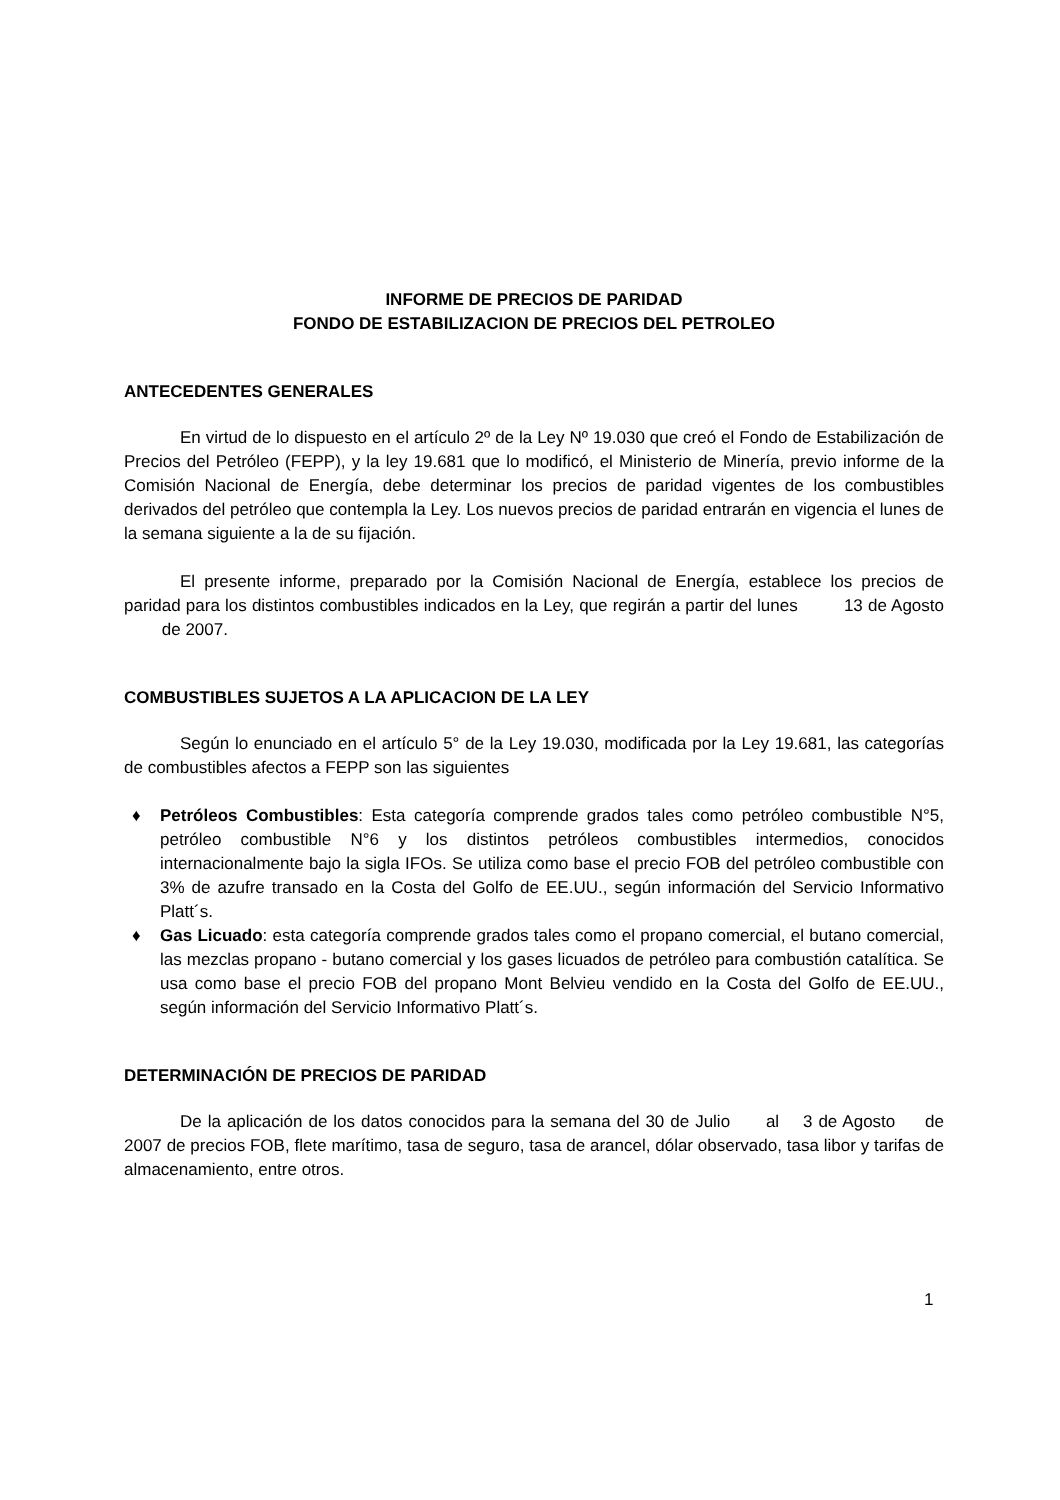INFORME DE PRECIOS DE PARIDAD
FONDO DE ESTABILIZACION DE PRECIOS DEL PETROLEO
ANTECEDENTES GENERALES
En virtud de lo dispuesto en el artículo 2º de la Ley Nº 19.030 que creó el Fondo de Estabilización de Precios del Petróleo (FEPP), y la ley 19.681 que lo modificó, el Ministerio de Minería, previo informe de la Comisión Nacional de Energía, debe determinar los precios de paridad vigentes de los combustibles derivados del petróleo que contempla la Ley. Los nuevos precios de paridad entrarán en vigencia el lunes de la semana siguiente a la de su fijación.
El presente informe, preparado por la Comisión Nacional de Energía, establece los precios de paridad para los distintos combustibles indicados en la Ley, que regirán a partir del lunes 13 de Agosto de 2007.
COMBUSTIBLES SUJETOS A LA APLICACION DE LA LEY
Según lo enunciado en el artículo 5° de la Ley 19.030, modificada por la Ley 19.681, las categorías de combustibles afectos a FEPP son las siguientes
♦ Petróleos Combustibles: Esta categoría comprende grados tales como petróleo combustible N°5, petróleo combustible N°6 y los distintos petróleos combustibles intermedios, conocidos internacionalmente bajo la sigla IFOs. Se utiliza como base el precio FOB del petróleo combustible con 3% de azufre transado en la Costa del Golfo de EE.UU., según información del Servicio Informativo Platt´s.
♦ Gas Licuado: esta categoría comprende grados tales como el propano comercial, el butano comercial, las mezclas propano - butano comercial y los gases licuados de petróleo para combustión catalítica. Se usa como base el precio FOB del propano Mont Belvieu vendido en la Costa del Golfo de EE.UU., según información del Servicio Informativo Platt´s.
DETERMINACIÓN DE PRECIOS DE PARIDAD
De la aplicación de los datos conocidos para la semana del 30 de Julio al 3 de Agosto de 2007 de precios FOB, flete marítimo, tasa de seguro, tasa de arancel, dólar observado, tasa libor y tarifas de almacenamiento, entre otros.
1